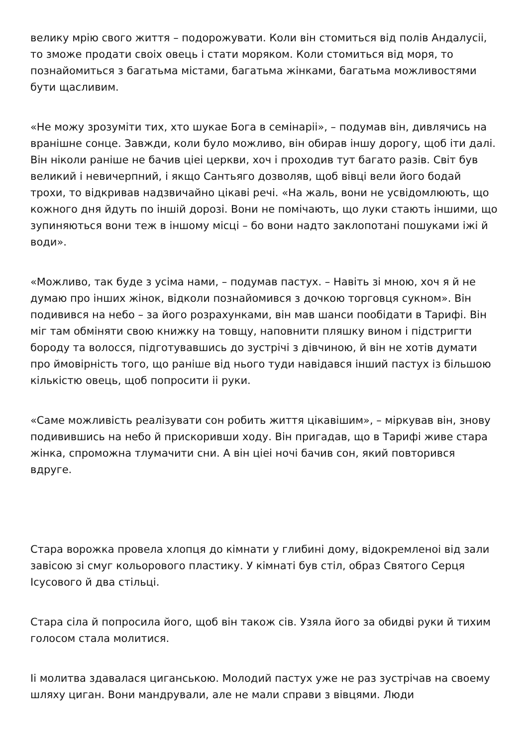велику мрію свого життя – подорожувати. Коли він стомиться від полів Андалусіі, то зможе продати своіх овець і стати моряком. Коли стомиться від моря, то познайомиться з багатьма містами, багатьма жінками, багатьма можливостями бути щасливим.
«Не можу зрозуміти тих, хто шукае Бога в семінаріі», – подумав він, дивлячись на вранішне сонце. Завжди, коли було можливо, він обирав іншу дорогу, щоб іти далі. Він ніколи раніше не бачив ціеі церкви, хоч і проходив тут багато разів. Світ був великий і невичерпний, і якщо Сантьяго дозволяв, щоб вівці вели його бодай трохи, то відкривав надзвичайно цікаві речі. «На жаль, вони не усвідомлюють, що кожного дня йдуть по іншій дорозі. Вони не помічають, що луки стають іншими, що зупиняються вони теж в іншому місці – бо вони надто заклопотані пошуками іжі й води».
«Можливо, так буде з усіма нами, – подумав пастух. – Навіть зі мною, хоч я й не думаю про інших жінок, відколи познайомився з дочкою торговця сукном». Він подивився на небо – за його розрахунками, він мав шанси пообідати в Тарифі. Він міг там обміняти свою книжку на товщу, наповнити пляшку вином і підстригти бороду та волосся, підготувавшись до зустрічі з дівчиною, й він не хотів думати про ймовірність того, що раніше від нього туди навідався інший пастух із більшою кількістю овець, щоб попросити іі руки.
«Саме можливість реалізувати сон робить життя цікавішим», – міркував він, знову подивившись на небо й прискоривши ходу. Він пригадав, що в Тарифі живе стара жінка, спроможна тлумачити сни. А він ціеі ночі бачив сон, який повторився вдруге.
Стара ворожка провела хлопця до кімнати у глибині дому, відокремленоі від зали завісою зі смуг кольорового пластику. У кімнаті був стіл, образ Святого Серця Ісусового й два стільці.
Стара сіла й попросила його, щоб він також сів. Узяла його за обидві руки й тихим голосом стала молитися.
Іі молитва здавалася циганською. Молодий пастух уже не раз зустрічав на своему шляху циган. Вони мандрували, але не мали справи з вівцями. Люди